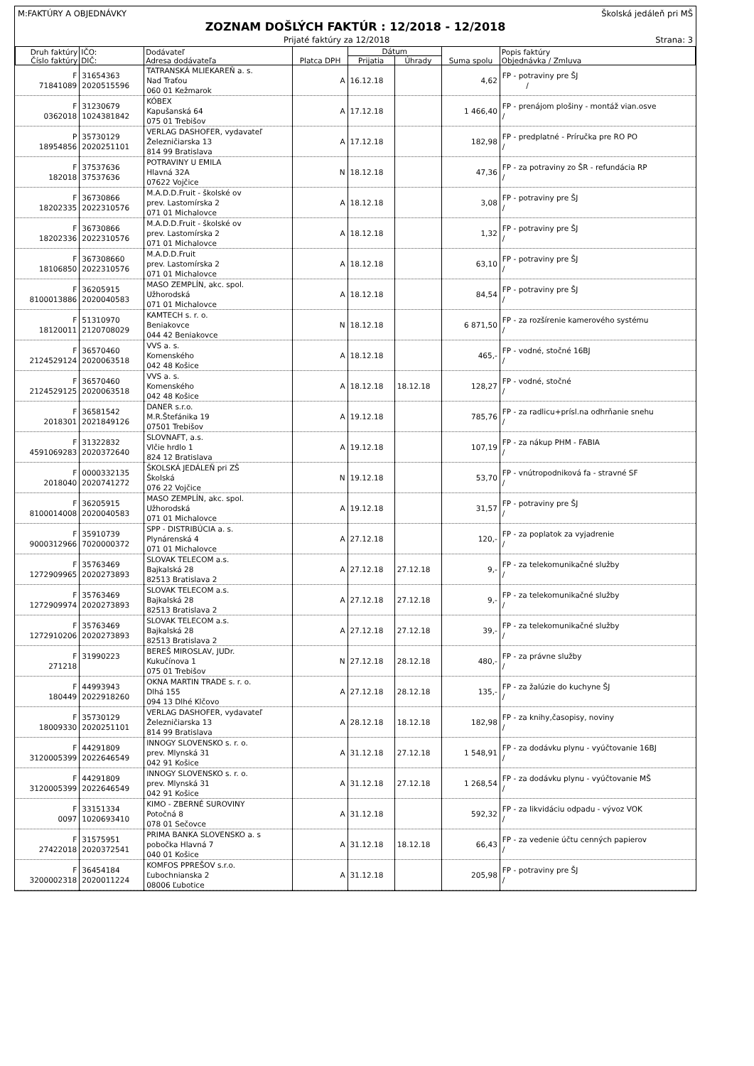M:FAKTÚRY A OBJEDNÁVKY Školská jedáleň pri MŠ
ZOZNAM DOŠLÝCH FAKTÚR : 12/2018 - 12/2018
Prijaté faktúry za 12/2018 Strana: 3
| Druh faktúry Číslo faktúry | IČO: DIČ: | Dodávateľ Adresa dodávateľa | Platca DPH | Dátum | | Suma spolu | Popis faktúry Objednávka / Zmluva |
| --- | --- | --- | --- | --- | --- | --- | --- |
| | | | | Prijatia | Úhrady | | |
| F 71841089 | 31654363 2020515596 | TATRANSKÁ MLIEKAREŇ a. s. Nad Traťou 060 01 Kežmarok | A | 16.12.18 | | 4,62 | FP - potraviny pre ŠJ / |
| F 0362018 | 31230679 1024381842 | KÓBEX Kapušanská 64 075 01 Trebišov | A | 17.12.18 | | 1 466,40 | FP - prenájom plošiny - montáž vian.osve / |
| P 18954856 | 35730129 2020251101 | VERLAG DASHOFER, vydavateľ Železničiarska 13 814 99 Bratislava | A | 17.12.18 | | 182,98 | FP - predplatné - Príručka pre RO PO / |
| F 182018 | 37537636 37537636 | POTRAVINY U EMILA Hlavná 32A 07622 Vojčice | N | 18.12.18 | | 47,36 | FP - za potraviny zo ŠR - refundácia RP / |
| F 18202335 | 36730866 2022310576 | M.A.D.D.Fruit - školské ov prev. Lastomírska 2 071 01 Michalovce | A | 18.12.18 | | 3,08 | FP - potraviny pre ŠJ / |
| F 18202336 | 36730866 2022310576 | M.A.D.D.Fruit - školské ov prev. Lastomírska 2 071 01 Michalovce | A | 18.12.18 | | 1,32 | FP - potraviny pre ŠJ / |
| F 18106850 | 367308660 2022310576 | M.A.D.D.Fruit prev. Lastomírska 2 071 01 Michalovce | A | 18.12.18 | | 63,10 | FP - potraviny pre ŠJ / |
| F 8100013886 | 36205915 2020040583 | MASO ZEMPLÍN, akc. spol. Užhorodská 071 01 Michalovce | A | 18.12.18 | | 84,54 | FP - potraviny pre ŠJ / |
| F 18120011 | 51310970 2120708029 | KAMTECH s. r. o. Beniakovce 044 42 Beniakovce | N | 18.12.18 | | 6 871,50 | FP - za rozšírenie kamerového systému / |
| F 2124529124 | 36570460 2020063518 | VVS a. s. Komenského 042 48 Košice | A | 18.12.18 | | 465,- | FP - vodné, stočné 16BJ / |
| F 2124529125 | 36570460 2020063518 | VVS a. s. Komenského 042 48 Košice | A | 18.12.18 | 18.12.18 | 128,27 | FP - vodné, stočné / |
| F 2018301 | 36581542 2021849126 | DANER s.r.o. M.R.Štefánika 19 07501 Trebišov | A | 19.12.18 | | 785,76 | FP - za radlicu+prísl.na odhrňanie snehu / |
| F 4591069283 | 31322832 2020372640 | SLOVNAFT, a.s. Vlčie hrdlo 1 824 12 Bratislava | A | 19.12.18 | | 107,19 | FP - za nákup PHM - FABIA / |
| F 2018040 | 0000332135 2020741272 | ŠKOLSKÁ JEDÁLEŇ pri ZŠ Školská 076 22 Vojčice | N | 19.12.18 | | 53,70 | FP - vnútropodniková fa - stravné SF / |
| F 8100014008 | 36205915 2020040583 | MASO ZEMPLÍN, akc. spol. Užhorodská 071 01 Michalovce | A | 19.12.18 | | 31,57 | FP - potraviny pre ŠJ / |
| F 9000312966 | 35910739 7020000372 | SPP - DISTRIBÚCIA a. s. Plynárenská 4 071 01 Michalovce | A | 27.12.18 | | 120,- | FP - za poplatok za vyjadrenie / |
| F 1272909965 | 35763469 2020273893 | SLOVAK TELECOM a.s. Bajkalská 28 82513 Bratislava 2 | A | 27.12.18 | 27.12.18 | 9,- | FP - za telekomunikačné služby / |
| F 1272909974 | 35763469 2020273893 | SLOVAK TELECOM a.s. Bajkalská 28 82513 Bratislava 2 | A | 27.12.18 | 27.12.18 | 9,- | FP - za telekomunikačné služby / |
| F 1272910206 | 35763469 2020273893 | SLOVAK TELECOM a.s. Bajkalská 28 82513 Bratislava 2 | A | 27.12.18 | 27.12.18 | 39,- | FP - za telekomunikačné služby / |
| F 271218 | 31990223 | BEREŠ MIROSLAV, JUDr. Kukučínova 1 075 01 Trebišov | N | 27.12.18 | 28.12.18 | 480,- | FP - za právne služby / |
| F 180449 | 44993943 2022918260 | OKNA MARTIN TRADE s. r. o. Dlhá 155 094 13 Dlhé Klčovo | A | 27.12.18 | 28.12.18 | 135,- | FP - za žalúzie do kuchyne ŠJ / |
| F 18009330 | 35730129 2020251101 | VERLAG DASHOFER, vydavateľ Železničiarska 13 814 99 Bratislava | A | 28.12.18 | 18.12.18 | 182,98 | FP - za knihy,časopisy, noviny / |
| F 3120005399 | 44291809 2022646549 | INNOGY SLOVENSKO s. r. o. prev. Mlynská 31 042 91 Košice | A | 31.12.18 | 27.12.18 | 1 548,91 | FP - za dodávku plynu - vyúčtovanie 16BJ / |
| F 3120005399 | 44291809 2022646549 | INNOGY SLOVENSKO s. r. o. prev. Mlynská 31 042 91 Košice | A | 31.12.18 | 27.12.18 | 1 268,54 | FP - za dodávku plynu - vyúčtovanie MŠ / |
| F 0097 | 33151334 1020693410 | KIMO - ZBERNÉ SUROVINY Potočná 8 078 01 Sečovce | A | 31.12.18 | | 592,32 | FP - za likvidáciu odpadu - vývoz VOK / |
| F 27422018 | 31575951 2020372541 | PRIMA BANKA SLOVENSKO a. s pobočka Hlavná 7 040 01 Košice | A | 31.12.18 | 18.12.18 | 66,43 | FP - za vedenie účtu cenných papierov / |
| F 3200002318 | 36454184 2020011224 | KOMFOS PPREŠOV s.r.o. Ľubochnianska 2 08006 Ľubotice | A | 31.12.18 | | 205,98 | FP - potraviny pre ŠJ / |